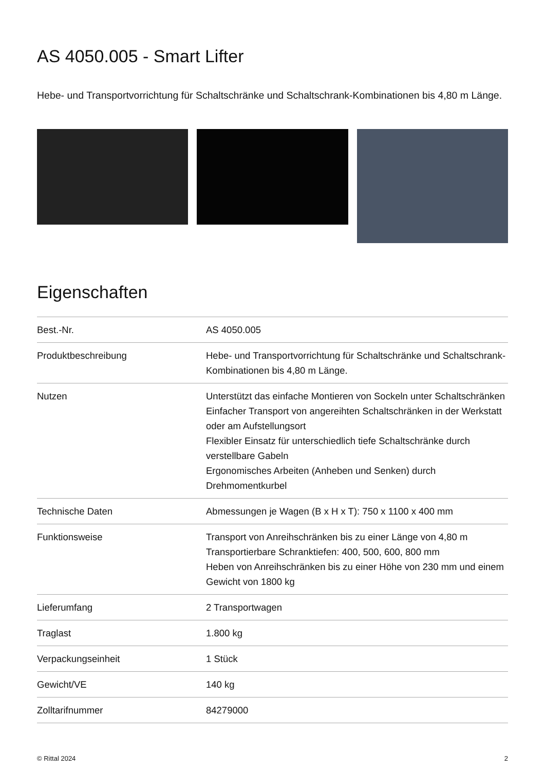AS 4050.005 - Smart Lifter
Hebe- und Transportvorrichtung für Schaltschränke und Schaltschrank-Kombinationen bis 4,80 m Länge.
Eigenschaften
| Best.-Nr. | AS 4050.005 |
| Produktbeschreibung | Hebe- und Transportvorrichtung für Schaltschränke und Schaltschrank-Kombinationen bis 4,80 m Länge. |
| Nutzen | Unterstützt das einfache Montieren von Sockeln unter Schaltschränken Einfacher Transport von angereihten Schaltschränken in der Werkstatt oder am Aufstellungsort Flexibler Einsatz für unterschiedlich tiefe Schaltschränke durch verstellbare Gabeln Ergonomisches Arbeiten (Anheben und Senken) durch Drehmomentkurbel |
| Technische Daten | Abmessungen je Wagen (B x H x T): 750 x 1100 x 400 mm |
| Funktionsweise | Transport von Anreihschränken bis zu einer Länge von 4,80 m Transportierbare Schranktiefen: 400, 500, 600, 800 mm Heben von Anreihschränken bis zu einer Höhe von 230 mm und einem Gewicht von 1800 kg |
| Lieferumfang | 2 Transportwagen |
| Traglast | 1.800 kg |
| Verpackungseinheit | 1 Stück |
| Gewicht/VE | 140 kg |
| Zolltarifnummer | 84279000 |
© Rittal 2024 2